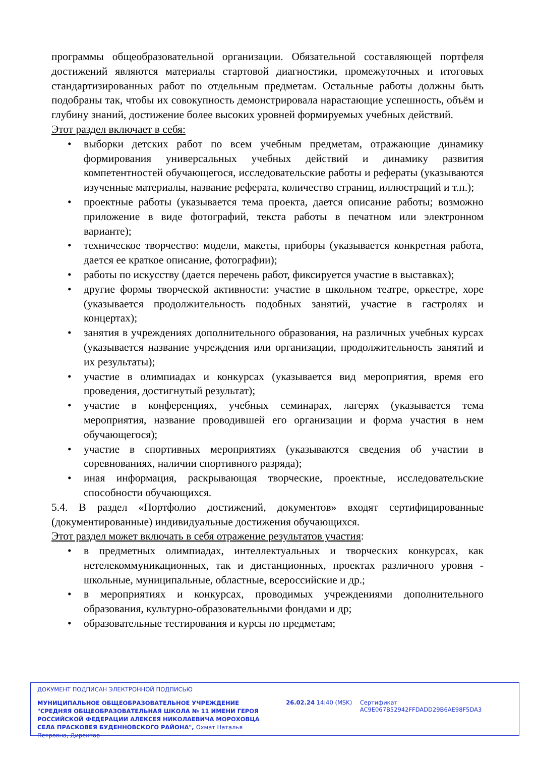программы общеобразовательной организации. Обязательной составляющей портфеля достижений являются материалы стартовой диагностики, промежуточных и итоговых стандартизированных работ по отдельным предметам. Остальные работы должны быть подобраны так, чтобы их совокупность демонстрировала нарастающие успешность, объём и глубину знаний, достижение более высоких уровней формируемых учебных действий.
Этот раздел включает в себя:
• выборки детских работ по всем учебным предметам, отражающие динамику формирования универсальных учебных действий и динамику развития компетентностей обучающегося, исследовательские работы и рефераты (указываются изученные материалы, название реферата, количество страниц, иллюстраций и т.п.);
• проектные работы (указывается тема проекта, дается описание работы; возможно приложение в виде фотографий, текста работы в печатном или электронном варианте);
• техническое творчество: модели, макеты, приборы (указывается конкретная работа, дается ее краткое описание, фотографии);
• работы по искусству (дается перечень работ, фиксируется участие в выставках);
• другие формы творческой активности: участие в школьном театре, оркестре, хоре (указывается продолжительность подобных занятий, участие в гастролях и концертах);
• занятия в учреждениях дополнительного образования, на различных учебных курсах (указывается название учреждения или организации, продолжительность занятий и их результаты);
• участие в олимпиадах и конкурсах (указывается вид мероприятия, время его проведения, достигнутый результат);
• участие в конференциях, учебных семинарах, лагерях (указывается тема мероприятия, название проводившей его организации и форма участия в нем обучающегося);
• участие в спортивных мероприятиях (указываются сведения об участии в соревнованиях, наличии спортивного разряда);
• иная информация, раскрывающая творческие, проектные, исследовательские способности обучающихся.
5.4. В раздел «Портфолио достижений, документов» входят сертифицированные (документированные) индивидуальные достижения обучающихся.
Этот раздел может включать в себя отражение результатов участия:
• в предметных олимпиадах, интеллектуальных и творческих конкурсах, как нетелекоммуникационных, так и дистанционных, проектах различного уровня - школьные, муниципальные, областные, всероссийские и др.;
• в мероприятиях и конкурсах, проводимых учреждениями дополнительного образования, культурно-образовательными фондами и др;
• образовательные тестирования и курсы по предметам;
ДОКУМЕНТ ПОДПИСАН ЭЛЕКТРОННОЙ ПОДПИСЬЮ
МУНИЦИПАЛЬНОЕ ОБЩЕОБРАЗОВАТЕЛЬНОЕ УЧРЕЖДЕНИЕ "СРЕДНЯЯ ОБЩЕОБРАЗОВАТЕЛЬНАЯ ШКОЛА № 11 ИМЕНИ ГЕРОЯ РОССИЙСКОЙ ФЕДЕРАЦИИ АЛЕКСЕЯ НИКОЛАЕВИЧА МОРОХОВЦА СЕЛА ПРАСКОВЕЯ БУДЕННОВСКОГО РАЙОНА", Охмат Наталья Петровна, Директор
26.02.24 14:40 (MSK) Сертификат AC9E067B52942FFDADD29B6AE98F5DA3